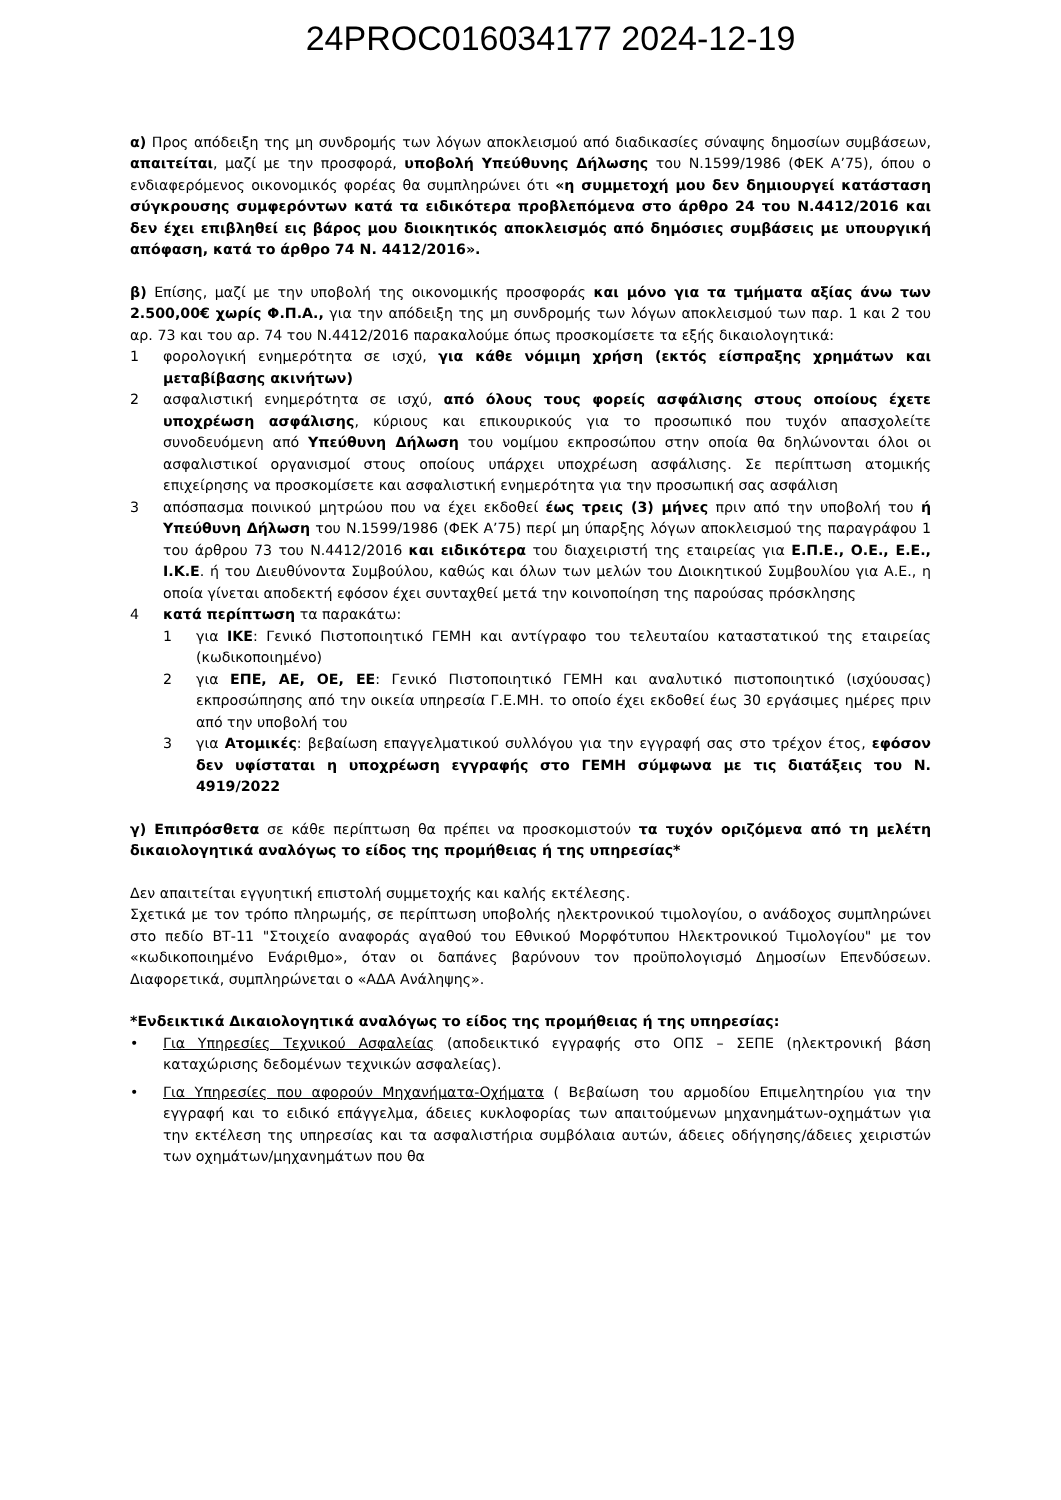24PROC016034177 2024-12-19
α) Προς απόδειξη της μη συνδρομής των λόγων αποκλεισμού από διαδικασίες σύναψης δημοσίων συμβάσεων, απαιτείται, μαζί με την προσφορά, υποβολή Υπεύθυνης Δήλωσης του Ν.1599/1986 (ΦΕΚ Α’75), όπου ο ενδιαφερόμενος οικονομικός φορέας θα συμπληρώνει ότι «η συμμετοχή μου δεν δημιουργεί κατάσταση σύγκρουσης συμφερόντων κατά τα ειδικότερα προβλεπόμενα στο άρθρο 24 του Ν.4412/2016 και δεν έχει επιβληθεί εις βάρος μου διοικητικός αποκλεισμός από δημόσιες συμβάσεις με υπουργική απόφαση, κατά το άρθρο 74 Ν. 4412/2016».
β) Επίσης, μαζί με την υποβολή της οικονομικής προσφοράς και μόνο για τα τμήματα αξίας άνω των 2.500,00€ χωρίς Φ.Π.Α., για την απόδειξη της μη συνδρομής των λόγων αποκλεισμού των παρ. 1 και 2 του αρ. 73 και του αρ. 74 του Ν.4412/2016 παρακαλούμε όπως προσκομίσετε τα εξής δικαιολογητικά:
1 φορολογική ενημερότητα σε ισχύ, για κάθε νόμιμη χρήση (εκτός είσπραξης χρημάτων και μεταβίβασης ακινήτων)
2 ασφαλιστική ενημερότητα σε ισχύ, από όλους τους φορείς ασφάλισης στους οποίους έχετε υποχρέωση ασφάλισης, κύριους και επικουρικούς για το προσωπικό που τυχόν απασχολείτε συνοδευόμενη από Υπεύθυνη Δήλωση του νομίμου εκπροσώπου στην οποία θα δηλώνονται όλοι οι ασφαλιστικοί οργανισμοί στους οποίους υπάρχει υποχρέωση ασφάλισης. Σε περίπτωση ατομικής επιχείρησης να προσκομίσετε και ασφαλιστική ενημερότητα για την προσωπική σας ασφάλιση
3 απόσπασμα ποινικού μητρώου που να έχει εκδοθεί έως τρεις (3) μήνες πριν από την υποβολή του ή Υπεύθυνη Δήλωση του Ν.1599/1986 (ΦΕΚ Α’75) περί μη ύπαρξης λόγων αποκλεισμού της παραγράφου 1 του άρθρου 73 του Ν.4412/2016 και ειδικότερα του διαχειριστή της εταιρείας για Ε.Π.Ε., Ο.Ε., Ε.Ε., Ι.Κ.Ε. ή του Διευθύνοντα Συμβούλου, καθώς και όλων των μελών του Διοικητικού Συμβουλίου για Α.Ε., η οποία γίνεται αποδεκτή εφόσον έχει συνταχθεί μετά την κοινοποίηση της παρούσας πρόσκλησης
4 κατά περίπτωση τα παρακάτω:
1 για ΙΚΕ: Γενικό Πιστοποιητικό ΓΕΜΗ και αντίγραφο του τελευταίου καταστατικού της εταιρείας (κωδικοποιημένο)
2 για ΕΠΕ, ΑΕ, ΟΕ, ΕΕ: Γενικό Πιστοποιητικό ΓΕΜΗ και αναλυτικό πιστοποιητικό (ισχύουσας) εκπροσώπησης από την οικεία υπηρεσία Γ.Ε.ΜΗ. το οποίο έχει εκδοθεί έως 30 εργάσιμες ημέρες πριν από την υποβολή του
3 για Ατομικές: βεβαίωση επαγγελματικού συλλόγου για την εγγραφή σας στο τρέχον έτος, εφόσον δεν υφίσταται η υποχρέωση εγγραφής στο ΓΕΜΗ σύμφωνα με τις διατάξεις του Ν. 4919/2022
γ) Επιπρόσθετα σε κάθε περίπτωση θα πρέπει να προσκομιστούν τα τυχόν οριζόμενα από τη μελέτη δικαιολογητικά αναλόγως το είδος της προμήθειας ή της υπηρεσίας*
Δεν απαιτείται εγγυητική επιστολή συμμετοχής και καλής εκτέλεσης.
Σχετικά με τον τρόπο πληρωμής, σε περίπτωση υποβολής ηλεκτρονικού τιμολογίου, ο ανάδοχος συμπληρώνει στο πεδίο ΒΤ-11 "Στοιχείο αναφοράς αγαθού του Εθνικού Μορφότυπου Ηλεκτρονικού Τιμολογίου" με τον «κωδικοποιημένο Ενάριθμο», όταν οι δαπάνες βαρύνουν τον προϋπολογισμό Δημοσίων Επενδύσεων. Διαφορετικά, συμπληρώνεται ο «ΑΔΑ Ανάληψης».
*Ενδεικτικά Δικαιολογητικά αναλόγως το είδος της προμήθειας ή της υπηρεσίας:
• Για Υπηρεσίες Τεχνικού Ασφαλείας (αποδεικτικό εγγραφής στο ΟΠΣ – ΣΕΠΕ (ηλεκτρονική βάση καταχώρισης δεδομένων τεχνικών ασφαλείας).
• Για Υπηρεσίες που αφορούν Μηχανήματα-Οχήματα ( Βεβαίωση του αρμοδίου Επιμελητηρίου για την εγγραφή και το ειδικό επάγγελμα, άδειες κυκλοφορίας των απαιτούμενων μηχανημάτων-οχημάτων για την εκτέλεση της υπηρεσίας και τα ασφαλιστήρια συμβόλαια αυτών, άδειες οδήγησης/άδειες χειριστών των οχημάτων/μηχανημάτων που θα